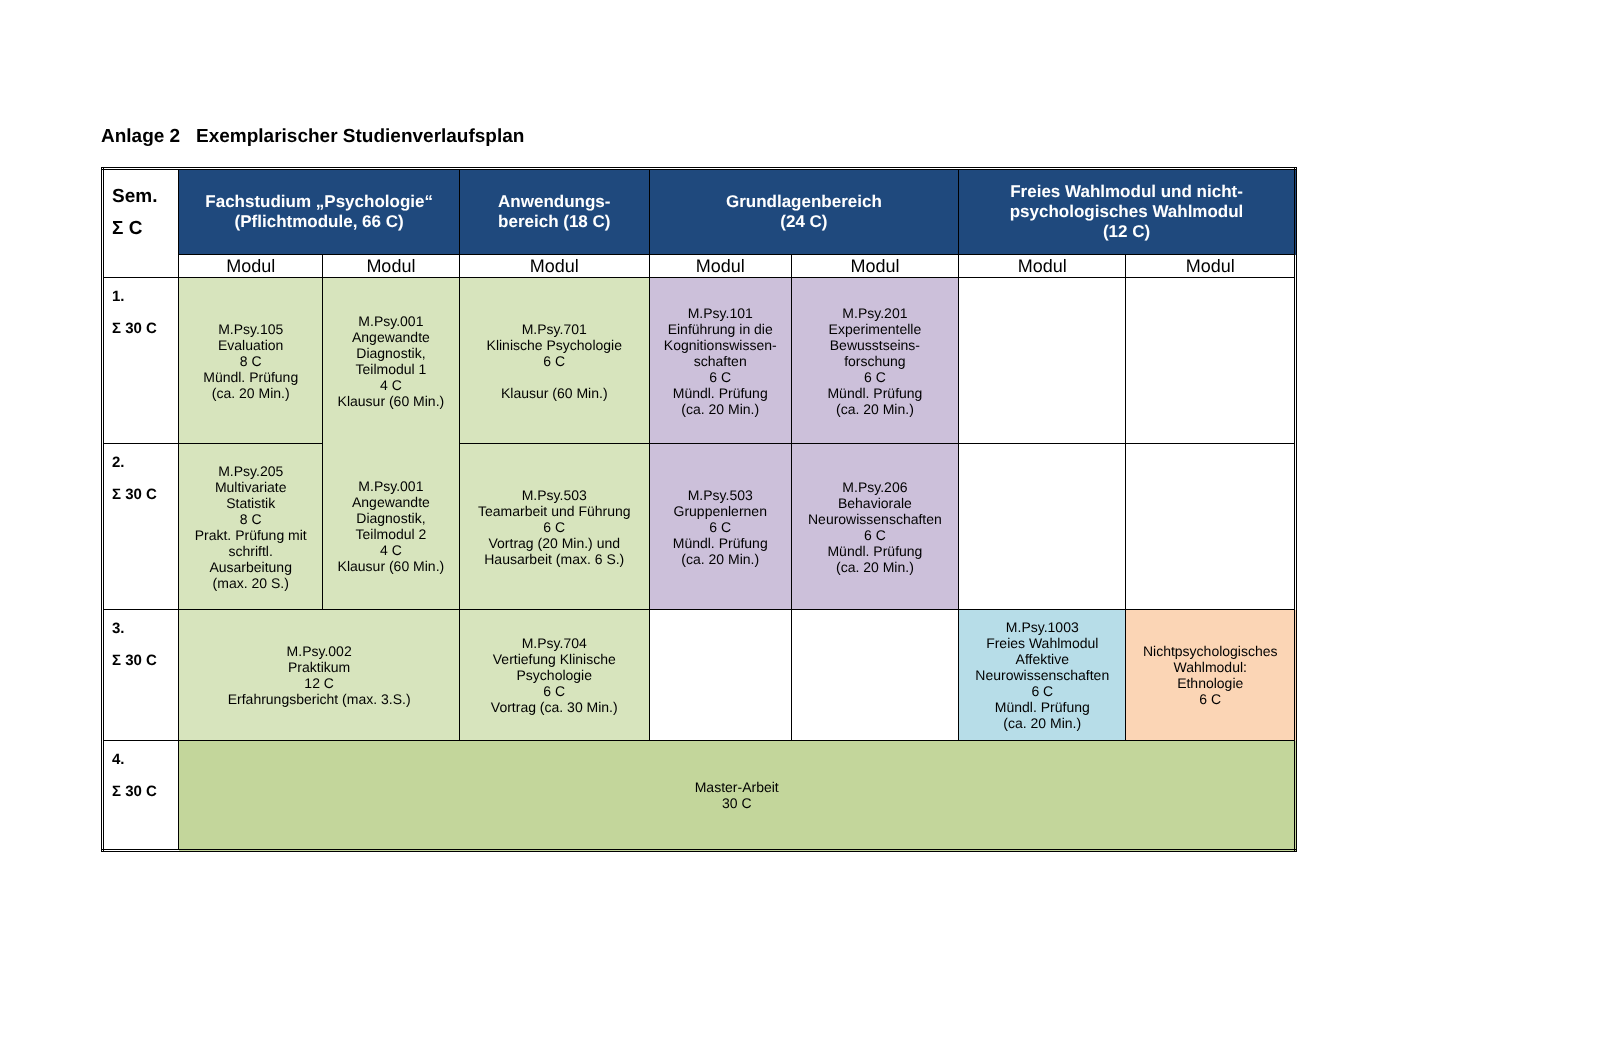Anlage 2 Exemplarischer Studienverlaufsplan
| Sem. Σ C | Fachstudium „Psychologie“ (Pflichtmodule, 66 C) | | Anwendungs- bereich (18 C) | Grundlagenbereich (24 C) | | Freies Wahlmodul und nicht- psychologisches Wahlmodul (12 C) | |
| --- | --- | --- | --- | --- | --- | --- | --- |
| | Modul | Modul | Modul | Modul | Modul | Modul | Modul |
| 1. Σ 30 C | M.Psy.105 Evaluation 8 C Mündl. Prüfung (ca. 20 Min.) | M.Psy.001 Angewandte Diagnostik, Teilmodul 1 4 C Klausur (60 Min.) | M.Psy.701 Klinische Psychologie 6 C Klausur (60 Min.) | M.Psy.101 Einführung in die Kognitionswissen- schaften 6 C Mündl. Prüfung (ca. 20 Min.) | M.Psy.201 Experimentelle Bewusstseins- forschung 6 C Mündl. Prüfung (ca. 20 Min.) | | |
| 2. Σ 30 C | M.Psy.205 Multivariate Statistik 8 C Prakt. Prüfung mit schriftl. Ausarbeitung (max. 20 S.) | M.Psy.001 Angewandte Diagnostik, Teilmodul 2 4 C Klausur (60 Min.) | M.Psy.503 Teamarbeit und Führung 6 C Vortrag (20 Min.) und Hausarbeit (max. 6 S.) | M.Psy.503 Gruppenlernen 6 C Mündl. Prüfung (ca. 20 Min.) | M.Psy.206 Behaviorale Neurowissenschaften 6 C Mündl. Prüfung (ca. 20 Min.) | | |
| 3. Σ 30 C | M.Psy.002 Praktikum 12 C Erfahrungsbericht (max. 3.S.) | | M.Psy.704 Vertiefung Klinische Psychologie 6 C Vortrag (ca. 30 Min.) | | | M.Psy.1003 Freies Wahlmodul Affektive Neurowissenschaften 6 C Mündl. Prüfung (ca. 20 Min.) | Nichtpsychologisches Wahlmodul: Ethnologie 6 C |
| 4. Σ 30 C | Master-Arbeit 30 C | | | | | | |